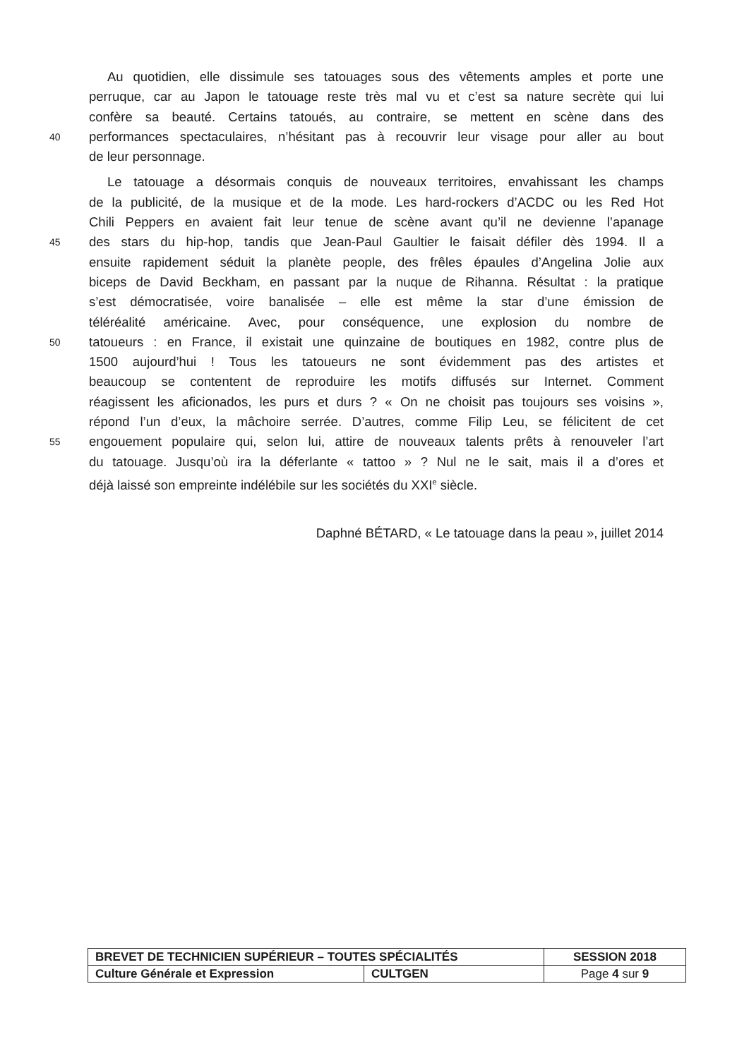Au quotidien, elle dissimule ses tatouages sous des vêtements amples et porte une
perruque, car au Japon le tatouage reste très mal vu et c’est sa nature secrète qui lui
confère sa beauté. Certains tatoués, au contraire, se mettent en scène dans des
40 performances spectaculaires, n’hésitant pas à recouvrir leur visage pour aller au bout
de leur personnage.
Le tatouage a désormais conquis de nouveaux territoires, envahissant les champs
de la publicité, de la musique et de la mode. Les hard-rockers d’ACDC ou les Red Hot
Chili Peppers en avaient fait leur tenue de scène avant qu’il ne devienne l’apanage
45 des stars du hip-hop, tandis que Jean-Paul Gaultier le faisait défiler dès 1994. Il a
ensuite rapidement séduit la planète people, des frêles épaules d’Angelina Jolie aux
biceps de David Beckham, en passant par la nuque de Rihanna. Résultat : la pratique
s’est démocratisée, voire banalisée – elle est même la star d’une émission de
téléréalité américaine. Avec, pour conséquence, une explosion du nombre de
50 tatoueurs : en France, il existait une quinzaine de boutiques en 1982, contre plus de
1500 aujourd’hui ! Tous les tatoueurs ne sont évidemment pas des artistes et
beaucoup se contentent de reproduire les motifs diffusés sur Internet. Comment
réagissent les aficionados, les purs et durs ? « On ne choisit pas toujours ses voisins »,
répond l’un d’eux, la mâchoire serrée. D’autres, comme Filip Leu, se félicitent de cet
55 engouement populaire qui, selon lui, attire de nouveaux talents prêts à renouveler l’art
du tatouage. Jusqu’où ira la déferlante « tattoo » ? Nul ne le sait, mais il a d’ores et
déjà laissé son empreinte indélébile sur les sociétés du XXI<sup>e</sup> siècle.
Daphné BÉTARD, « Le tatouage dans la peau », juillet 2014
| BREVET DE TECHNICIEN SUPÉRIEUR – TOUTES SPÉCIALITÉS | | SESSION 2018 |
| Culture Générale et Expression | CULTGEN | Page 4 sur 9 |